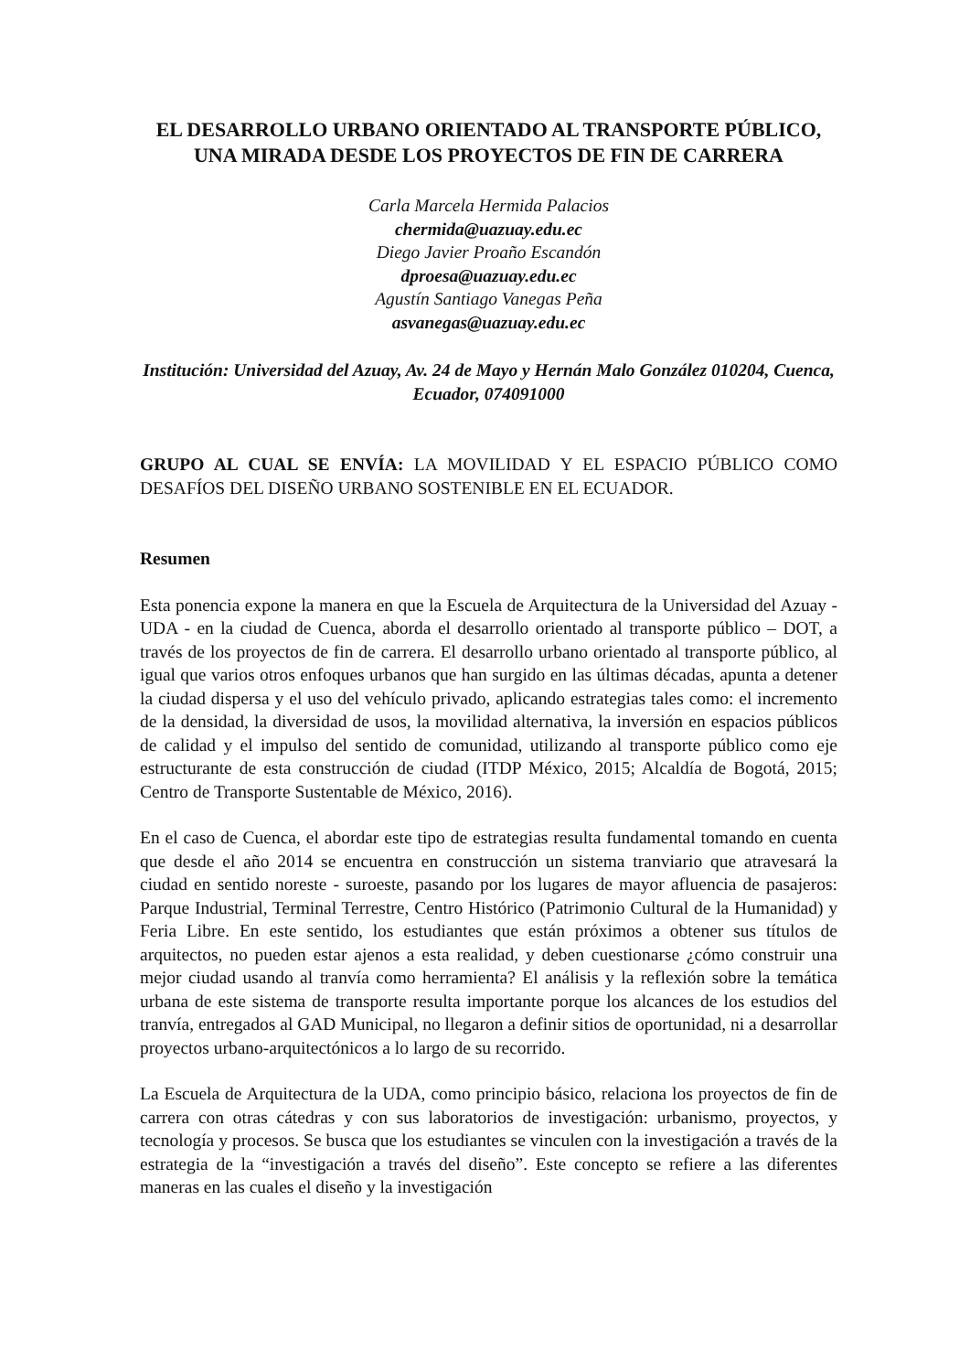EL DESARROLLO URBANO ORIENTADO AL TRANSPORTE PÚBLICO, UNA MIRADA DESDE LOS PROYECTOS DE FIN DE CARRERA
Carla Marcela Hermida Palacios
chermida@uazuay.edu.ec
Diego Javier Proaño Escandón
dproesa@uazuay.edu.ec
Agustín Santiago Vanegas Peña
asvanegas@uazuay.edu.ec
Institución: Universidad del Azuay, Av. 24 de Mayo y Hernán Malo González 010204, Cuenca, Ecuador, 074091000
GRUPO AL CUAL SE ENVÍA: LA MOVILIDAD Y EL ESPACIO PÚBLICO COMO DESAFÍOS DEL DISEÑO URBANO SOSTENIBLE EN EL ECUADOR.
Resumen
Esta ponencia expone la manera en que la Escuela de Arquitectura de la Universidad del Azuay - UDA - en la ciudad de Cuenca, aborda el desarrollo orientado al transporte público – DOT, a través de los proyectos de fin de carrera. El desarrollo urbano orientado al transporte público, al igual que varios otros enfoques urbanos que han surgido en las últimas décadas, apunta a detener la ciudad dispersa y el uso del vehículo privado, aplicando estrategias tales como: el incremento de la densidad, la diversidad de usos, la movilidad alternativa, la inversión en espacios públicos de calidad y el impulso del sentido de comunidad, utilizando al transporte público como eje estructurante de esta construcción de ciudad (ITDP México, 2015; Alcaldía de Bogotá, 2015; Centro de Transporte Sustentable de México, 2016).
En el caso de Cuenca, el abordar este tipo de estrategias resulta fundamental tomando en cuenta que desde el año 2014 se encuentra en construcción un sistema tranviario que atravesará la ciudad en sentido noreste - suroeste, pasando por los lugares de mayor afluencia de pasajeros: Parque Industrial, Terminal Terrestre, Centro Histórico (Patrimonio Cultural de la Humanidad) y Feria Libre. En este sentido, los estudiantes que están próximos a obtener sus títulos de arquitectos, no pueden estar ajenos a esta realidad, y deben cuestionarse ¿cómo construir una mejor ciudad usando al tranvía como herramienta? El análisis y la reflexión sobre la temática urbana de este sistema de transporte resulta importante porque los alcances de los estudios del tranvía, entregados al GAD Municipal, no llegaron a definir sitios de oportunidad, ni a desarrollar proyectos urbano-arquitectónicos a lo largo de su recorrido.
La Escuela de Arquitectura de la UDA, como principio básico, relaciona los proyectos de fin de carrera con otras cátedras y con sus laboratorios de investigación: urbanismo, proyectos, y tecnología y procesos. Se busca que los estudiantes se vinculen con la investigación a través de la estrategia de la “investigación a través del diseño”. Este concepto se refiere a las diferentes maneras en las cuales el diseño y la investigación